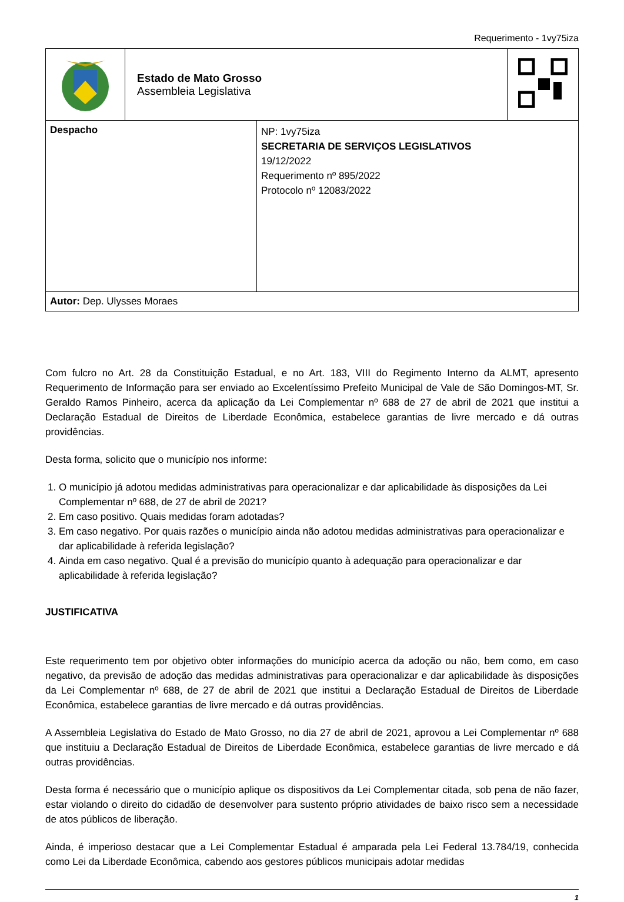Requerimento - 1vy75iza
| | Estado de Mato Grosso Assembleia Legislativa | |
| Despacho | NP: 1vy75iza SECRETARIA DE SERVIÇOS LEGISLATIVOS 19/12/2022 Requerimento nº 895/2022 Protocolo nº 12083/2022 |
| Autor: Dep. Ulysses Moraes | |
Com fulcro no Art. 28 da Constituição Estadual, e no Art. 183, VIII do Regimento Interno da ALMT, apresento Requerimento de Informação para ser enviado ao Excelentíssimo Prefeito Municipal de Vale de São Domingos-MT, Sr. Geraldo Ramos Pinheiro, acerca da aplicação da Lei Complementar nº 688 de 27 de abril de 2021 que institui a Declaração Estadual de Direitos de Liberdade Econômica, estabelece garantias de livre mercado e dá outras providências.
Desta forma, solicito que o município nos informe:
1. O município já adotou medidas administrativas para operacionalizar e dar aplicabilidade às disposições da Lei Complementar nº 688, de 27 de abril de 2021?
2. Em caso positivo. Quais medidas foram adotadas?
3. Em caso negativo. Por quais razões o município ainda não adotou medidas administrativas para operacionalizar e dar aplicabilidade à referida legislação?
4. Ainda em caso negativo. Qual é a previsão do município quanto à adequação para operacionalizar e dar aplicabilidade à referida legislação?
JUSTIFICATIVA
Este requerimento tem por objetivo obter informações do município acerca da adoção ou não, bem como, em caso negativo, da previsão de adoção das medidas administrativas para operacionalizar e dar aplicabilidade às disposições da Lei Complementar nº 688, de 27 de abril de 2021 que institui a Declaração Estadual de Direitos de Liberdade Econômica, estabelece garantias de livre mercado e dá outras providências.
A Assembleia Legislativa do Estado de Mato Grosso, no dia 27 de abril de 2021, aprovou a Lei Complementar nº 688 que instituiu a Declaração Estadual de Direitos de Liberdade Econômica, estabelece garantias de livre mercado e dá outras providências.
Desta forma é necessário que o município aplique os dispositivos da Lei Complementar citada, sob pena de não fazer, estar violando o direito do cidadão de desenvolver para sustento próprio atividades de baixo risco sem a necessidade de atos públicos de liberação.
Ainda, é imperioso destacar que a Lei Complementar Estadual é amparada pela Lei Federal 13.784/19, conhecida como Lei da Liberdade Econômica, cabendo aos gestores públicos municipais adotar medidas
1